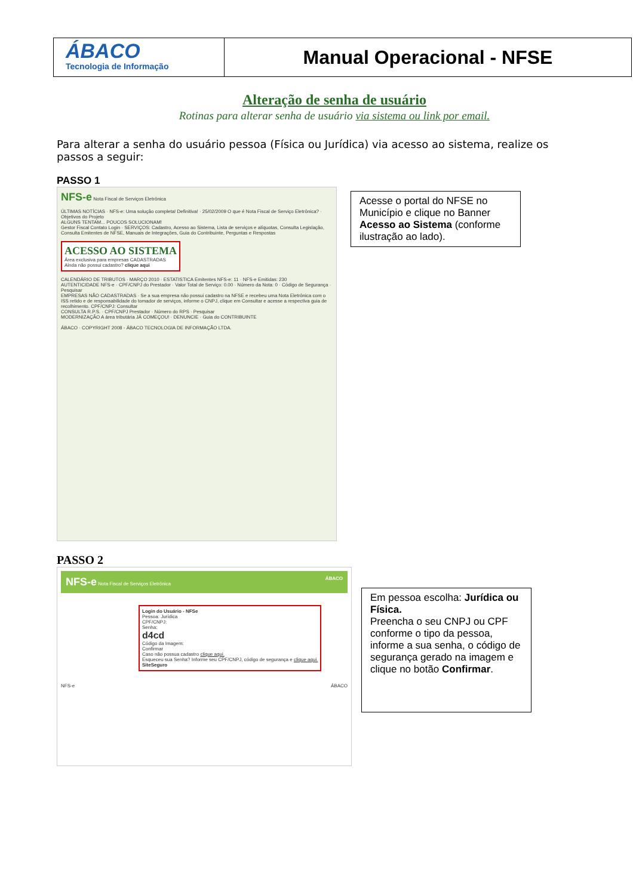ÁBACO
Tecnologia de Informação
Manual Operacional - NFSE
Alteração de senha de usuário
Rotinas para alterar senha de usuário via sistema ou link por email.
Para alterar a senha do usuário pessoa (Física ou Jurídica) via acesso ao sistema, realize os passos a seguir:
PASSO 1
NFS-e Nota Fiscal de Serviços Eletrônica
ÚLTIMAS NOTÍCIAS · NFS-e: Uma solução completa! Definitiva! · 25/02/2009 O que é Nota Fiscal de Serviço Eletrônica? · Objetivos do Projeto
ALGUNS TENTAM... POUCOS SOLUCIONAM!
Gestor Fiscal Contato Login · SERVIÇOS: Cadastro, Acesso ao Sistema, Lista de serviços e alíquotas, Consulta Legislação, Consulta Emitentes de NFSE, Manuais de Integrações, Guia do Contribuinte, Perguntas e Respostas
ACESSO AO SISTEMA
Área exclusiva para empresas CADASTRADAS
Ainda não possui cadastro? clique aqui
CALENDÁRIO DE TRIBUTOS · MARÇO 2010 · ESTATISTICA Emitentes NFS-e: 11 · NFS-e Emitidas: 230
AUTENTICIDADE NFS-e · CPF/CNPJ do Prestador · Valor Total de Serviço: 0.00 · Número da Nota: 0 · Código de Segurança · Pesquisar
EMPRESAS NÃO CADASTRADAS · Se a sua empresa não possui cadastro na NFSE e recebeu uma Nota Eletrônica com o ISS retido e de responsabilidade do tomador de serviços, informe o CNPJ, clique em Consultar e acesse a respectiva guia de recolhimento. CPF/CNPJ: Consultar
CONSULTA R.P.S. · CPF/CNPJ Prestador · Número do RPS · Pesquisar
MODERNIZAÇÃO A área tributária JÁ COMEÇOU! · DENUNCIE · Guia do CONTRIBUINTE
ÁBACO · COPYRIGHT 2008 - ÁBACO TECNOLOGIA DE INFORMAÇÃO LTDA.
PASSO 2
NFS-e Nota Fiscal de Serviços Eletrônica ÁBACO
Login do Usuário - NFSe
Pessoa: Jurídica
CPF/CNPJ:
Senha:
d4cd
Código da Imagem:
Confirmar
Caso não possua cadastro clique aqui.
Esqueceu sua Senha? Informe seu CPF/CNPJ, código de segurança e clique aqui.
SiteSeguro
NFS-e ÁBACO
Acesse o portal do NFSE no Município e clique no Banner Acesso ao Sistema (conforme ilustração ao lado).
Em pessoa escolha: Jurídica ou Física.
Preencha o seu CNPJ ou CPF conforme o tipo da pessoa, informe a sua senha, o código de segurança gerado na imagem e clique no botão Confirmar.